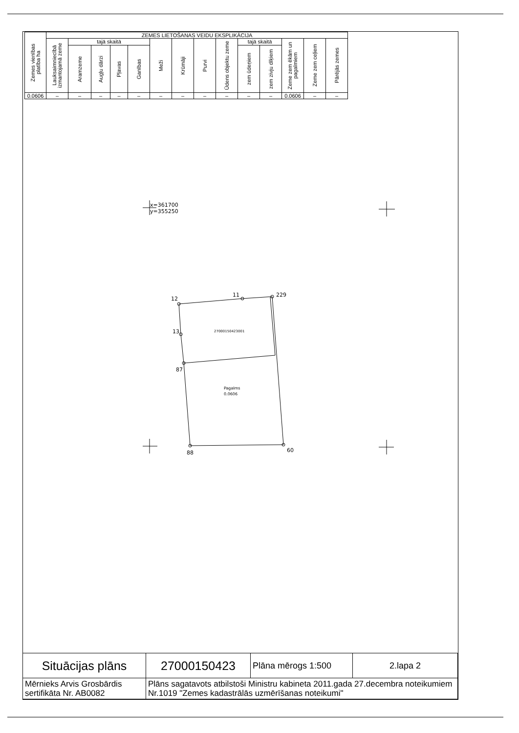| Zemes vienības platība ha | ZEMES LIETOŠANAS VEIDU EKSPLIKĀCIJA | | | | | | | | | | | | | |
| --- | --- | --- | --- | --- | --- | --- | --- | --- | --- | --- | --- | --- | --- | --- |
| | Lauksaimniecībā izmantojamā zeme | tajā skaitā | | | | Meži | Krūmāji | Purvi | Ūdens objektu zeme | tajā skaitā | | Zeme zem ēkām un pagalmiem | Zeme zem ceļiem | Pārējās zemes |
| | | Aramzeme | Augļu dārzi | Pļavas | Ganības | | | | | zem ūdeņiem | zem zivju dīķiem | | | |
| 0.0606 | – | – | – | – | – | – | – | – | – | – | – | 0.0606 | – | – |
x=361700
y=355250
12
11
229
13
87
88
60
27000150423001
Pagalms
0.0606
| Situācijas plāns | 27000150423 | Plāna mērogs 1:500 | 2.lapa 2 |
| Mērnieks Arvis Grosbārdis sertifikāta Nr. AB0082 | Plāns sagatavots atbilstoši Ministru kabineta 2011.gada 27.decembra noteikumiem Nr.1019 "Zemes kadastrālās uzmērīšanas noteikumi" | | |